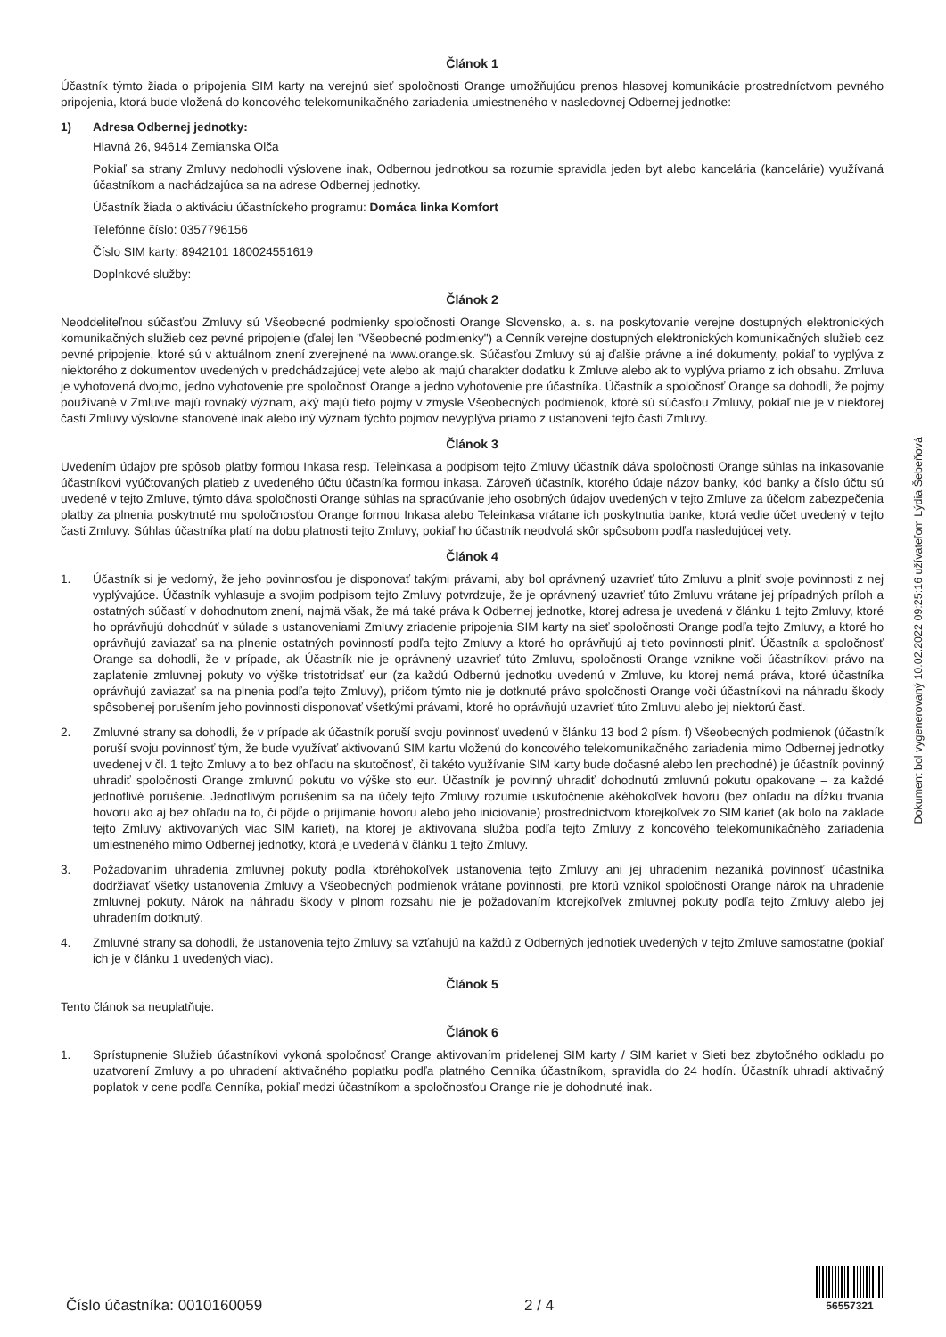Článok 1
Účastník týmto žiada o pripojenia SIM karty na verejnú sieť spoločnosti Orange umožňujúcu prenos hlasovej komunikácie prostredníctvom pevného pripojenia, ktorá bude vložená do koncového telekomunikačného zariadenia umiestneného v nasledovnej Odbernej jednotke:
1) Adresa Odbernej jednotky:
Hlavná 26, 94614 Zemianska Olča
Pokiaľ sa strany Zmluvy nedohodli výslovene inak, Odbernou jednotkou sa rozumie spravidla jeden byt alebo kancelária (kancelárie) využívaná účastníkom a nachádzajúca sa na adrese Odbernej jednotky.
Účastník žiada o aktiváciu účastníckeho programu: Domáca linka Komfort
Telefónne číslo: 0357796156
Číslo SIM karty: 8942101 180024551619
Doplnkové služby:
Článok 2
Neoddeliteľnou súčasťou Zmluvy sú Všeobecné podmienky spoločnosti Orange Slovensko, a. s. na poskytovanie verejne dostupných elektronických komunikačných služieb cez pevné pripojenie (ďalej len "Všeobecné podmienky") a Cenník verejne dostupných elektronických komunikačných služieb cez pevné pripojenie, ktoré sú v aktuálnom znení zverejnené na www.orange.sk. Súčasťou Zmluvy sú aj ďalšie právne a iné dokumenty, pokiaľ to vyplýva z niektorého z dokumentov uvedených v predchádzajúcej vete alebo ak majú charakter dodatku k Zmluve alebo ak to vyplýva priamo z ich obsahu. Zmluva je vyhotovená dvojmo, jedno vyhotovenie pre spoločnosť Orange a jedno vyhotovenie pre účastníka. Účastník a spoločnosť Orange sa dohodli, že pojmy používané v Zmluve majú rovnaký význam, aký majú tieto pojmy v zmysle Všeobecných podmienok, ktoré sú súčasťou Zmluvy, pokiaľ nie je v niektorej časti Zmluvy výslovne stanovené inak alebo iný význam týchto pojmov nevyplýva priamo z ustanovení tejto časti Zmluvy.
Článok 3
Uvedením údajov pre spôsob platby formou Inkasa resp. Teleinkasa a podpisom tejto Zmluvy účastník dáva spoločnosti Orange súhlas na inkasovanie účastníkovi vyúčtovaných platieb z uvedeného účtu účastníka formou inkasa. Zároveň účastník, ktorého údaje názov banky, kód banky a číslo účtu sú uvedené v tejto Zmluve, týmto dáva spoločnosti Orange súhlas na spracúvanie jeho osobných údajov uvedených v tejto Zmluve za účelom zabezpečenia platby za plnenia poskytnuté mu spoločnosťou Orange formou Inkasa alebo Teleinkasa vrátane ich poskytnutia banke, ktorá vedie účet uvedený v tejto časti Zmluvy. Súhlas účastníka platí na dobu platnosti tejto Zmluvy, pokiaľ ho účastník neodvolá skôr spôsobom podľa nasledujúcej vety.
Článok 4
1. Účastník si je vedomý, že jeho povinnosťou je disponovať takými právami, aby bol oprávnený uzavrieť túto Zmluvu a plniť svoje povinnosti z nej vyplývajúce. Účastník vyhlasuje a svojim podpisom tejto Zmluvy potvrdzuje, že je oprávnený uzavrieť túto Zmluvu vrátane jej prípadných príloh a ostatných súčastí v dohodnutom znení, najmä však, že má také práva k Odbernej jednotke, ktorej adresa je uvedená v článku 1 tejto Zmluvy, ktoré ho oprávňujú dohodnúť v súlade s ustanoveniami Zmluvy zriadenie pripojenia SIM karty na sieť spoločnosti Orange podľa tejto Zmluvy, a ktoré ho oprávňujú zaviazať sa na plnenie ostatných povinností podľa tejto Zmluvy a ktoré ho oprávňujú aj tieto povinnosti plniť. Účastník a spoločnosť Orange sa dohodli, že v prípade, ak Účastník nie je oprávnený uzavrieť túto Zmluvu, spoločnosti Orange vznikne voči účastníkovi právo na zaplatenie zmluvnej pokuty vo výške tristotridsať eur (za každú Odbernú jednotku uvedenú v Zmluve, ku ktorej nemá práva, ktoré účastníka oprávňujú zaviazať sa na plnenia podľa tejto Zmluvy), pričom týmto nie je dotknuté právo spoločnosti Orange voči účastníkovi na náhradu škody spôsobenej porušením jeho povinnosti disponovať všetkými právami, ktoré ho oprávňujú uzavrieť túto Zmluvu alebo jej niektorú časť.
2. Zmluvné strany sa dohodli, že v prípade ak účastník poruší svoju povinnosť uvedenú v článku 13 bod 2 písm. f) Všeobecných podmienok (účastník poruší svoju povinnosť tým, že bude využívať aktivovanú SIM kartu vloženú do koncového telekomunikačného zariadenia mimo Odbernej jednotky uvedenej v čl. 1 tejto Zmluvy a to bez ohľadu na skutočnosť, či takéto využívanie SIM karty bude dočasné alebo len prechodné) je účastník povinný uhradiť spoločnosti Orange zmluvnú pokutu vo výške sto eur. Účastník je povinný uhradiť dohodnutú zmluvnú pokutu opakovane – za každé jednotlivé porušenie. Jednotlivým porušením sa na účely tejto Zmluvy rozumie uskutočnenie akéhokoľvek hovoru (bez ohľadu na dĺžku trvania hovoru ako aj bez ohľadu na to, či pôjde o prijímanie hovoru alebo jeho iniciovanie) prostredníctvom ktorejkoľvek zo SIM kariet (ak bolo na základe tejto Zmluvy aktivovaných viac SIM kariet), na ktorej je aktivovaná služba podľa tejto Zmluvy z koncového telekomunikačného zariadenia umiestneného mimo Odbernej jednotky, ktorá je uvedená v článku 1 tejto Zmluvy.
3. Požadovaním uhradenia zmluvnej pokuty podľa ktoréhokoľvek ustanovenia tejto Zmluvy ani jej uhradením nezaniká povinnosť účastníka dodržiavať všetky ustanovenia Zmluvy a Všeobecných podmienok vrátane povinnosti, pre ktorú vznikol spoločnosti Orange nárok na uhradenie zmluvnej pokuty. Nárok na náhradu škody v plnom rozsahu nie je požadovaním ktorejkoľvek zmluvnej pokuty podľa tejto Zmluvy alebo jej uhradením dotknutý.
4. Zmluvné strany sa dohodli, že ustanovenia tejto Zmluvy sa vzťahujú na každú z Odberných jednotiek uvedených v tejto Zmluve samostatne (pokiaľ ich je v článku 1 uvedených viac).
Článok 5
Tento článok sa neuplatňuje.
Článok 6
1. Sprístupnenie Služieb účastníkovi vykoná spoločnosť Orange aktivovaním pridelenej SIM karty / SIM kariet v Sieti bez zbytočného odkladu po uzatvorení Zmluvy a po uhradení aktivačného poplatku podľa platného Cenníka účastníkom, spravidla do 24 hodín. Účastník uhradí aktivačný poplatok v cene podľa Cenníka, pokiaľ medzi účastníkom a spoločnosťou Orange nie je dohodnuté inak.
Dokument bol vygenerovaný 10.02.2022 09:25:16 užívateľom Lýdia Šebeňová
Číslo účastníka: 0010160059
2 / 4
56557321